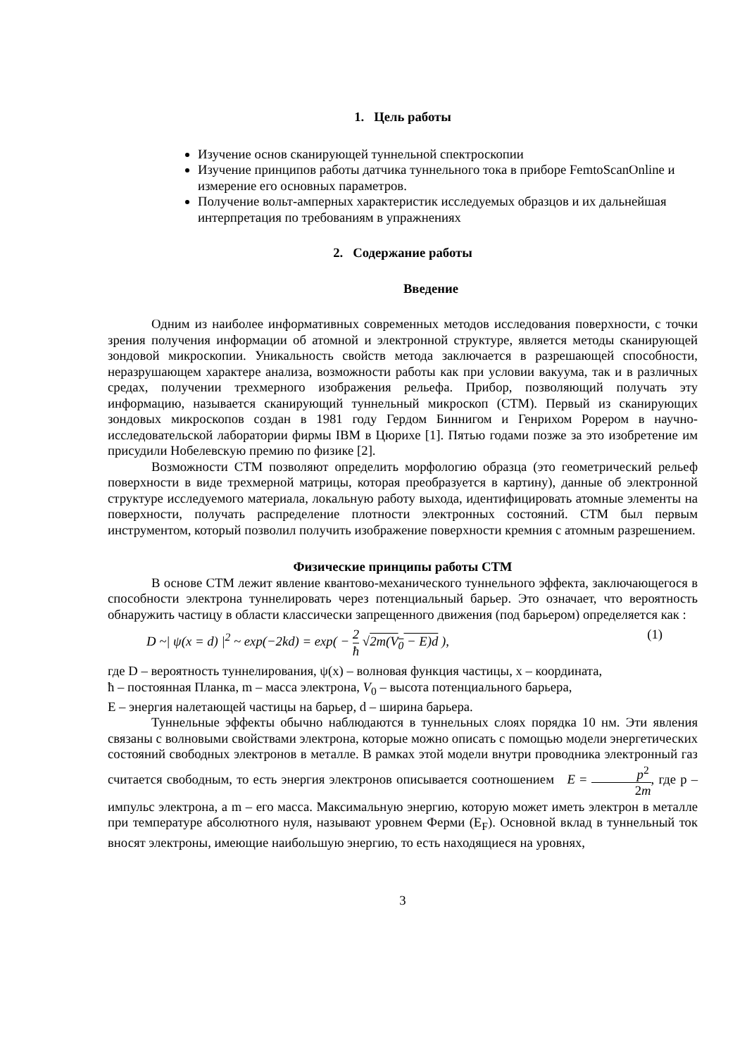1. Цель работы
Изучение основ сканирующей туннельной спектроскопии
Изучение принципов работы датчика туннельного тока в приборе FemtoScanOnline и измерение его основных параметров.
Получение вольт-амперных характеристик исследуемых образцов и их дальнейшая интерпретация по требованиям в упражнениях
2. Содержание работы
Введение
Одним из наиболее информативных современных методов исследования поверхности, с точки зрения получения информации об атомной и электронной структуре, является методы сканирующей зондовой микроскопии. Уникальность свойств метода заключается в разрешающей способности, неразрушающем характере анализа, возможности работы как при условии вакуума, так и в различных средах, получении трехмерного изображения рельефа. Прибор, позволяющий получать эту информацию, называется сканирующий туннельный микроскоп (СТМ). Первый из сканирующих зондовых микроскопов создан в 1981 году Гердом Биннигом и Генрихом Рорером в научно-исследовательской лаборатории фирмы IBM в Цюрихе [1]. Пятью годами позже за это изобретение им присудили Нобелевскую премию по физике [2].
Возможности СТМ позволяют определить морфологию образца (это геометрический рельеф поверхности в виде трехмерной матрицы, которая преобразуется в картину), данные об электронной структуре исследуемого материала, локальную работу выхода, идентифицировать атомные элементы на поверхности, получать распределение плотности электронных состояний. СТМ был первым инструментом, который позволил получить изображение поверхности кремния с атомным разрешением.
Физические принципы работы СТМ
В основе СТМ лежит явление квантово-механического туннельного эффекта, заключающегося в способности электрона туннелировать через потенциальный барьер. Это означает, что вероятность обнаружить частицу в области классически запрещенного движения (под барьером) определяется как :
D ~| ψ(x = d) |<sup>2</sup> ~ exp(−2kd) = exp( − 2 ħ √2m(V<sub>0</sub> − E)d ), (1)
где D – вероятность туннелирования, ψ(x) – волновая функция частицы, x – координата,
ħ – постоянная Планка, m – масса электрона, V<sub>0</sub> – высота потенциального барьера,
E – энергия налетающей частицы на барьер, d – ширина барьера.
Туннельные эффекты обычно наблюдаются в туннельных слоях порядка 10 нм. Эти явления связаны с волновыми свойствами электрона, которые можно описать с помощью модели энергетических состояний свободных электронов в металле. В рамках этой модели внутри проводника электронный газ считается свободным, то есть энергия электронов описывается соотношением E = p<sup>2</sup> 2m, где p – импульс электрона, а m – его масса. Максимальную энергию, которую может иметь электрон в металле при температуре абсолютного нуля, называют уровнем Ферми (E<sub>F</sub>). Основной вклад в туннельный ток вносят электроны, имеющие наибольшую энергию, то есть находящиеся на уровнях,
3